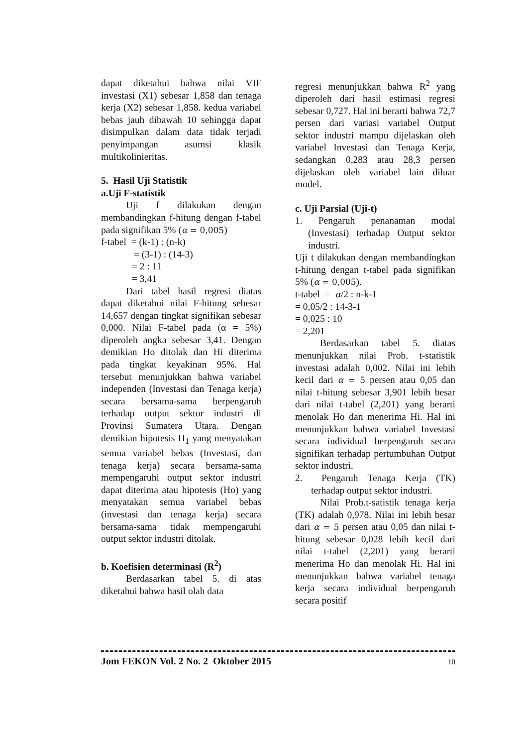dapat diketahui bahwa nilai VIF investasi (X1) sebesar 1,858 dan tenaga kerja (X2) sebesar 1,858. kedua variabel bebas jauh dibawah 10 sehingga dapat disimpulkan dalam data tidak terjadi penyimpangan asumsi klasik multikolinieritas.
5. Hasil Uji Statistik
a.Uji F-statistik
Uji f dilakukan dengan membandingkan f-hitung dengan f-tabel pada signifikan 5% (α = 0,005)
f-tabel = (k-1) : (n-k)
= (3-1) : (14-3)
= 2 : 11
= 3,41
Dari tabel hasil regresi diatas dapat diketahui nilai F-hitung sebesar 14,657 dengan tingkat signifikan sebesar 0,000. Nilai F-tabel pada (α = 5%) diperoleh angka sebesar 3,41. Dengan demikian Ho ditolak dan Hi diterima pada tingkat keyakinan 95%. Hal tersebut menunjukkan bahwa variabel independen (Investasi dan Tenaga kerja) secara bersama-sama berpengaruh terhadap output sektor industri di Provinsi Sumatera Utara. Dengan demikian hipotesis H<sub>1</sub> yang menyatakan semua variabel bebas (Investasi, dan tenaga kerja) secara bersama-sama mempengaruhi output sektor industri dapat diterima atau hipotesis (Ho) yang menyatakan semua variabel bebas (investasi dan tenaga kerja) secara bersama-sama tidak mempengaruhi output sektor industri ditolak.
b. Koefisien determinasi (R<sup>2</sup>)
Berdasarkan tabel 5. di atas diketahui bahwa hasil olah data
regresi menunjukkan bahwa R<sup>2</sup> yang diperoleh dari hasil estimasi regresi sebesar 0,727. Hal ini berarti bahwa 72,7 persen dari variasi variabel Output sektor industri mampu dijelaskan oleh variabel Investasi dan Tenaga Kerja, sedangkan 0,283 atau 28,3 persen dijelaskan oleh variabel lain diluar model.
c. Uji Parsial (Uji-t)
1. Pengaruh penanaman modal (Investasi) terhadap Output sektor industri.
Uji t dilakukan dengan membandingkan t-hitung dengan t-tabel pada signifikan 5% (α = 0,005).
t-tabel = α/2 : n-k-1
= 0,05/2 : 14-3-1
= 0,025 : 10
= 2,201
Berdasarkan tabel 5. diatas menunjukkan nilai Prob. t-statistik investasi adalah 0,002. Nilai ini lebih kecil dari α = 5 persen atau 0,05 dan nilai t-hitung sebesar 3,901 lebih besar dari nilai t-tabel (2,201) yang berarti menolak Ho dan menerima Hi. Hal ini menunjukkan bahwa variabel Investasi secara individual berpengaruh secara signifikan terhadap pertumbuhan Output sektor industri.
2. Pengaruh Tenaga Kerja (TK) terhadap output sektor industri.
Nilai Prob.t-satistik tenaga kerja (TK) adalah 0,978. Nilai ini lebih besar dari α = 5 persen atau 0,05 dan nilai t-hitung sebesar 0,028 lebih kecil dari nilai t-tabel (2,201) yang berarti menerima Ho dan menolak Hi. Hal ini menunjukkan bahwa variabel tenaga kerja secara individual berpengaruh secara positif
Jom FEKON Vol. 2 No. 2 Oktober 2015 10